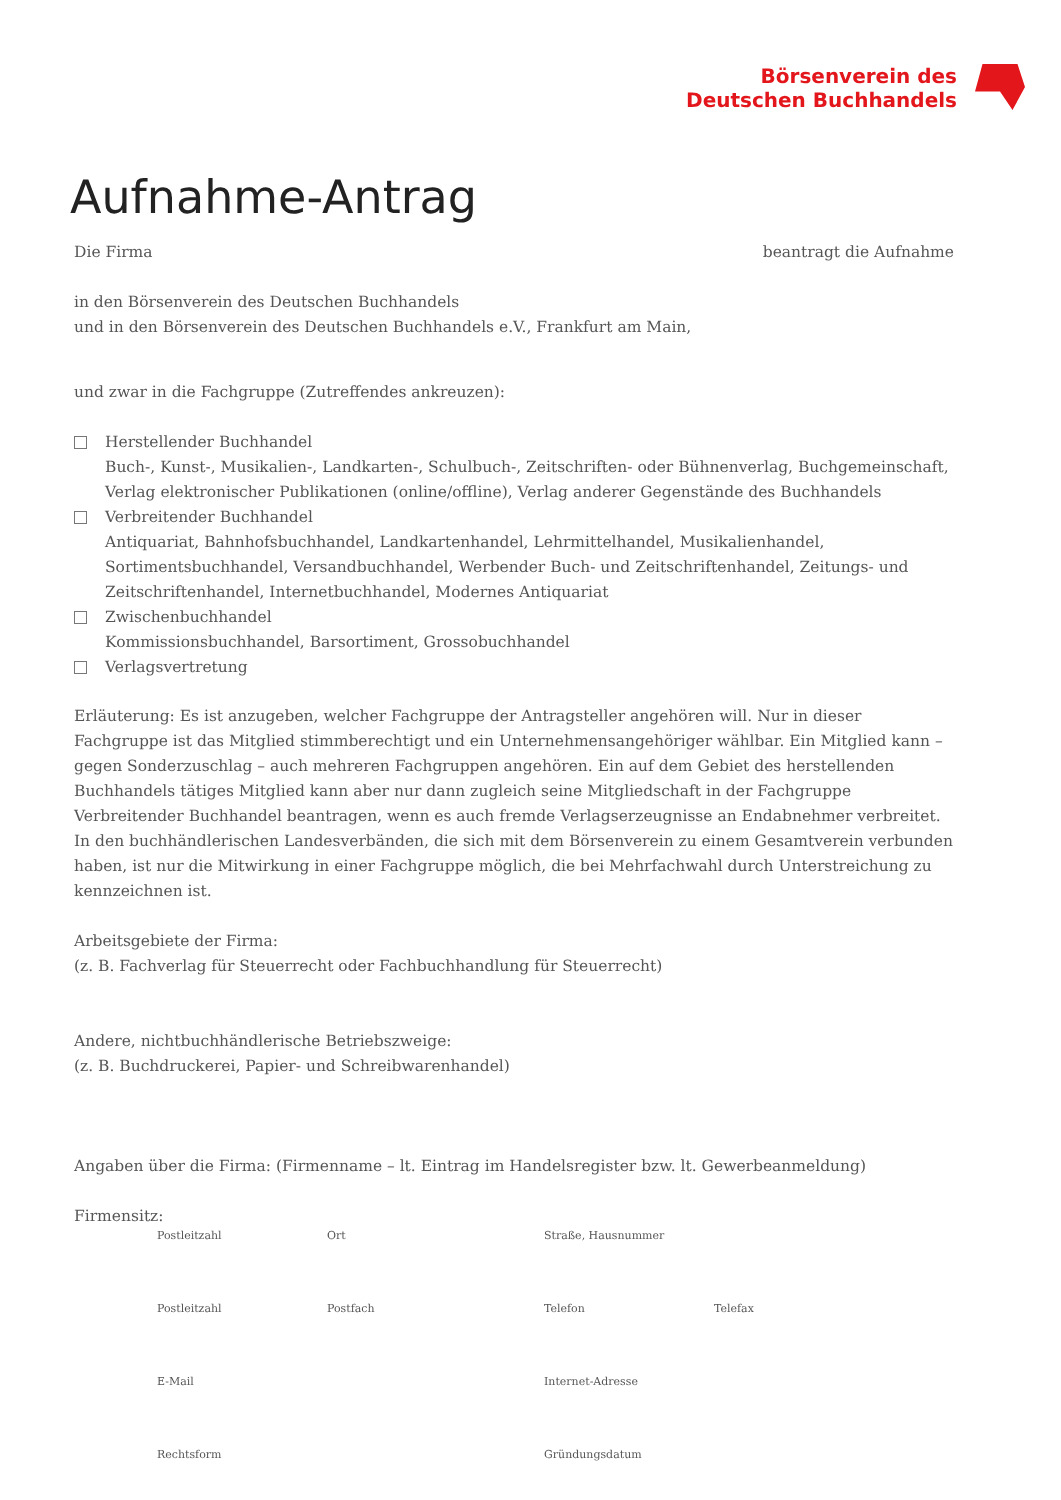Börsenverein des
Deutschen Buchhandels
Aufnahme-Antrag
Die Firma beantragt die Aufnahme
in den Börsenverein des Deutschen Buchhandels
und in den Börsenverein des Deutschen Buchhandels e.V., Frankfurt am Main,
und zwar in die Fachgruppe (Zutreffendes ankreuzen):
Herstellender Buchhandel
Buch-, Kunst-, Musikalien-, Landkarten-, Schulbuch-, Zeitschriften- oder Bühnenverlag, Buchgemeinschaft,
Verlag elektronischer Publikationen (online/offline), Verlag anderer Gegenstände des Buchhandels
Verbreitender Buchhandel
Antiquariat, Bahnhofsbuchhandel, Landkartenhandel, Lehrmittelhandel, Musikalienhandel,
Sortimentsbuchhandel, Versandbuchhandel, Werbender Buch- und Zeitschriftenhandel, Zeitungs- und
Zeitschriftenhandel, Internetbuchhandel, Modernes Antiquariat
Zwischenbuchhandel
Kommissionsbuchhandel, Barsortiment, Grossobuchhandel
Verlagsvertretung
Erläuterung: Es ist anzugeben, welcher Fachgruppe der Antragsteller angehören will. Nur in dieser Fachgruppe ist das Mitglied stimmberechtigt und ein Unternehmensangehöriger wählbar. Ein Mitglied kann – gegen Sonderzuschlag – auch mehreren Fachgruppen angehören. Ein auf dem Gebiet des herstellenden Buchhandels tätiges Mitglied kann aber nur dann zugleich seine Mitgliedschaft in der Fachgruppe Verbreitender Buchhandel beantragen, wenn es auch fremde Verlagserzeugnisse an Endabnehmer verbreitet. In den buchhändlerischen Landesverbänden, die sich mit dem Börsenverein zu einem Gesamtverein verbunden haben, ist nur die Mitwirkung in einer Fachgruppe möglich, die bei Mehrfachwahl durch Unterstreichung zu kennzeichnen ist.
Arbeitsgebiete der Firma:
(z. B. Fachverlag für Steuerrecht oder Fachbuchhandlung für Steuerrecht)
Andere, nichtbuchhändlerische Betriebszweige:
(z. B. Buchdruckerei, Papier- und Schreibwarenhandel)
Angaben über die Firma: (Firmenname – lt. Eintrag im Handelsregister bzw. lt. Gewerbeanmeldung)
Firmensitz:
Postleitzahl Ort Straße, Hausnummer Postleitzahl Postfach Telefon Telefax E-Mail Internet-Adresse Rechtsform Gründungsdatum